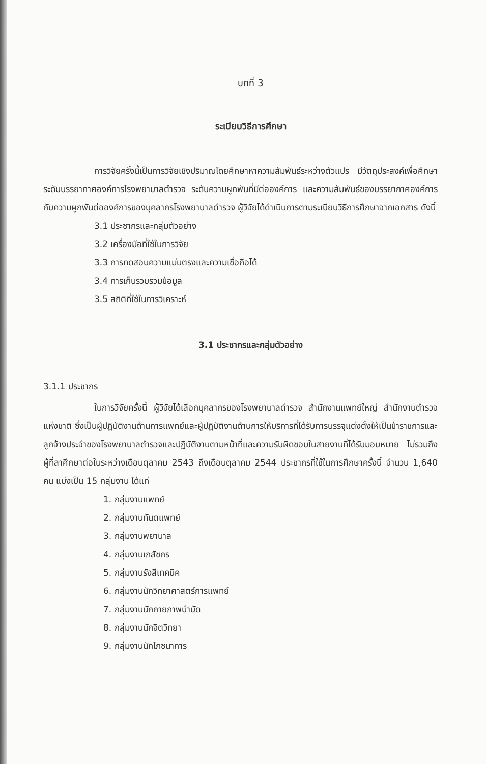บทที่ 3
ระเบียบวิธีการศึกษา
การวิจัยครั้งนี้เป็นการวิจัยเชิงปริมาณโดยศึกษาหาความสัมพันธ์ระหว่างตัวแปร มีวัตถุประสงค์เพื่อศึกษาระดับบรรยากาศองค์การโรงพยาบาลตำรวจ ระดับความผูกพันที่มีต่อองค์การ และความสัมพันธ์ของบรรยากาศองค์การกับความผูกพันต่อองค์การของบุคลากรโรงพยาบาลตำรวจ ผู้วิจัยได้ดำเนินการตามระเบียบวิธีการศึกษาจากเอกสาร ดังนี้
3.1 ประชากรและกลุ่มตัวอย่าง
3.2 เครื่องมือที่ใช้ในการวิจัย
3.3 การทดสอบความแม่นตรงและความเชื่อถือได้
3.4 การเก็บรวบรวมข้อมูล
3.5 สถิติที่ใช้ในการวิเคราะห์
3.1 ประชากรและกลุ่มตัวอย่าง
3.1.1 ประชากร
ในการวิจัยครั้งนี้ ผู้วิจัยได้เลือกบุคลากรของโรงพยาบาลตำรวจ สำนักงานแพทย์ใหญ่ สำนักงานตำรวจแห่งชาติ ซึ่งเป็นผู้ปฏิบัติงานด้านการแพทย์และผู้ปฏิบัติงานด้านการให้บริการที่ได้รับการบรรจุแต่งตั้งให้เป็นข้าราชการและลูกจ้างประจำของโรงพยาบาลตำรวจและปฏิบัติงานตามหน้าที่และความรับผิดชอบในสายงานที่ได้รับมอบหมาย ไม่รวมถึงผู้ที่ลาศึกษาต่อในระหว่างเดือนตุลาคม 2543 ถึงเดือนตุลาคม 2544 ประชากรที่ใช้ในการศึกษาครั้งนี้ จำนวน 1,640 คน แบ่งเป็น 15 กลุ่มงาน ได้แก่
1. กลุ่มงานแพทย์
2. กลุ่มงานทันตแพทย์
3. กลุ่มงานพยาบาล
4. กลุ่มงานเภสัชกร
5. กลุ่มงานรังสีเทคนิค
6. กลุ่มงานนักวิทยาศาสตร์การแพทย์
7. กลุ่มงานนักกายภาพบำบัด
8. กลุ่มงานนักจิตวิทยา
9. กลุ่มงานนักโภชนาการ